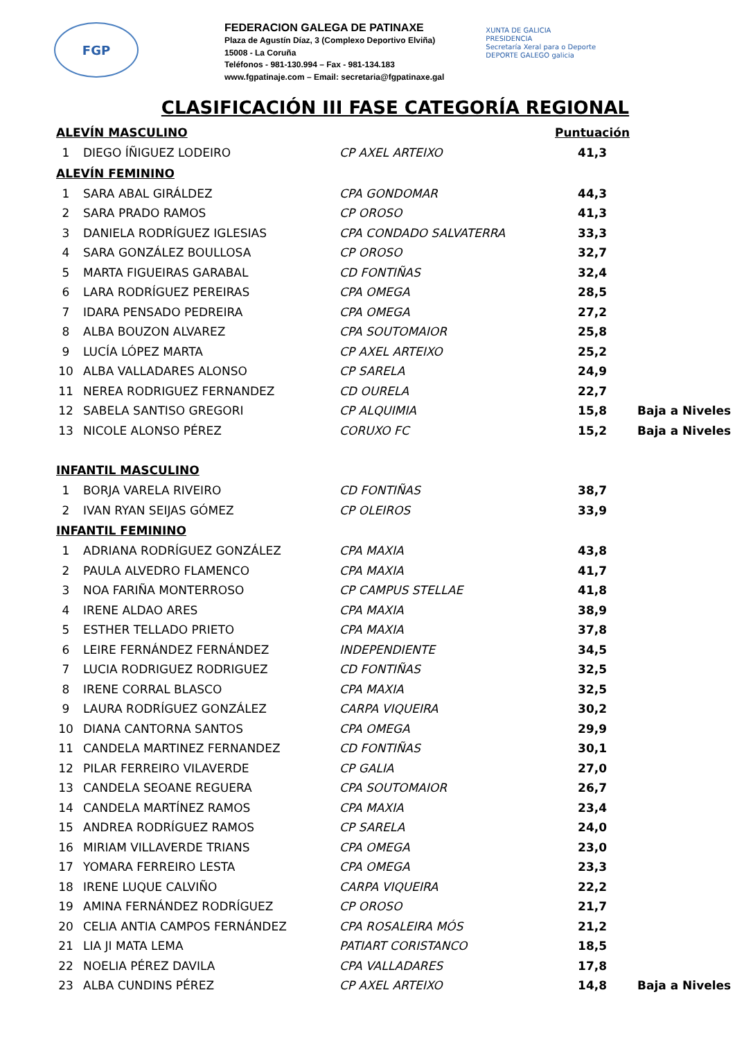FGP
FEDERACION GALEGA DE PATINAXE
Plaza de Agustín Díaz, 3 (Complexo Deportivo Elviña)
15008 - La Coruña
Teléfonos - 981-130.994 – Fax - 981-134.183
www.fgpatinaje.com – Email: secretaria@fgpatinaxe.gal
XUNTA DE GALICIA
PRESIDENCIA
Secretaría Xeral para o Deporte
DEPORTE GALEGO galicia
CLASIFICACIÓN III FASE CATEGORÍA REGIONAL
| ALEVÍN MASCULINO | | | Puntuación | |
| 1 | DIEGO ÍÑIGUEZ LODEIRO | CP AXEL ARTEIXO | 41,3 | |
| ALEVÍN FEMININO | | | | |
| 1 | SARA ABAL GIRÁLDEZ | CPA GONDOMAR | 44,3 | |
| 2 | SARA PRADO RAMOS | CP OROSO | 41,3 | |
| 3 | DANIELA RODRÍGUEZ IGLESIAS | CPA CONDADO SALVATERRA | 33,3 | |
| 4 | SARA GONZÁLEZ BOULLOSA | CP OROSO | 32,7 | |
| 5 | MARTA FIGUEIRAS GARABAL | CD FONTIÑAS | 32,4 | |
| 6 | LARA RODRÍGUEZ PEREIRAS | CPA OMEGA | 28,5 | |
| 7 | IDARA PENSADO PEDREIRA | CPA OMEGA | 27,2 | |
| 8 | ALBA BOUZON ALVAREZ | CPA SOUTOMAIOR | 25,8 | |
| 9 | LUCÍA LÓPEZ MARTA | CP AXEL ARTEIXO | 25,2 | |
| 10 | ALBA VALLADARES ALONSO | CP SARELA | 24,9 | |
| 11 | NEREA RODRIGUEZ FERNANDEZ | CD OURELA | 22,7 | |
| 12 | SABELA SANTISO GREGORI | CP ALQUIMIA | 15,8 | Baja a Niveles |
| 13 | NICOLE ALONSO PÉREZ | CORUXO FC | 15,2 | Baja a Niveles |
| INFANTIL MASCULINO | | | | |
| 1 | BORJA VARELA RIVEIRO | CD FONTIÑAS | 38,7 | |
| 2 | IVAN RYAN SEIJAS GÓMEZ | CP OLEIROS | 33,9 | |
| INFANTIL FEMININO | | | | |
| 1 | ADRIANA RODRÍGUEZ GONZÁLEZ | CPA MAXIA | 43,8 | |
| 2 | PAULA ALVEDRO FLAMENCO | CPA MAXIA | 41,7 | |
| 3 | NOA FARIÑA MONTERROSO | CP CAMPUS STELLAE | 41,8 | |
| 4 | IRENE ALDAO ARES | CPA MAXIA | 38,9 | |
| 5 | ESTHER TELLADO PRIETO | CPA MAXIA | 37,8 | |
| 6 | LEIRE FERNÁNDEZ FERNÁNDEZ | INDEPENDIENTE | 34,5 | |
| 7 | LUCIA RODRIGUEZ RODRIGUEZ | CD FONTIÑAS | 32,5 | |
| 8 | IRENE CORRAL BLASCO | CPA MAXIA | 32,5 | |
| 9 | LAURA RODRÍGUEZ GONZÁLEZ | CARPA VIQUEIRA | 30,2 | |
| 10 | DIANA CANTORNA SANTOS | CPA OMEGA | 29,9 | |
| 11 | CANDELA MARTINEZ FERNANDEZ | CD FONTIÑAS | 30,1 | |
| 12 | PILAR FERREIRO VILAVERDE | CP GALIA | 27,0 | |
| 13 | CANDELA SEOANE REGUERA | CPA SOUTOMAIOR | 26,7 | |
| 14 | CANDELA MARTÍNEZ RAMOS | CPA MAXIA | 23,4 | |
| 15 | ANDREA RODRÍGUEZ RAMOS | CP SARELA | 24,0 | |
| 16 | MIRIAM VILLAVERDE TRIANS | CPA OMEGA | 23,0 | |
| 17 | YOMARA FERREIRO LESTA | CPA OMEGA | 23,3 | |
| 18 | IRENE LUQUE CALVIÑO | CARPA VIQUEIRA | 22,2 | |
| 19 | AMINA FERNÁNDEZ RODRÍGUEZ | CP OROSO | 21,7 | |
| 20 | CELIA ANTIA CAMPOS FERNÁNDEZ | CPA ROSALEIRA MÓS | 21,2 | |
| 21 | LIA JI MATA LEMA | PATIART CORISTANCO | 18,5 | |
| 22 | NOELIA PÉREZ DAVILA | CPA VALLADARES | 17,8 | |
| 23 | ALBA CUNDINS PÉREZ | CP AXEL ARTEIXO | 14,8 | Baja a Niveles |